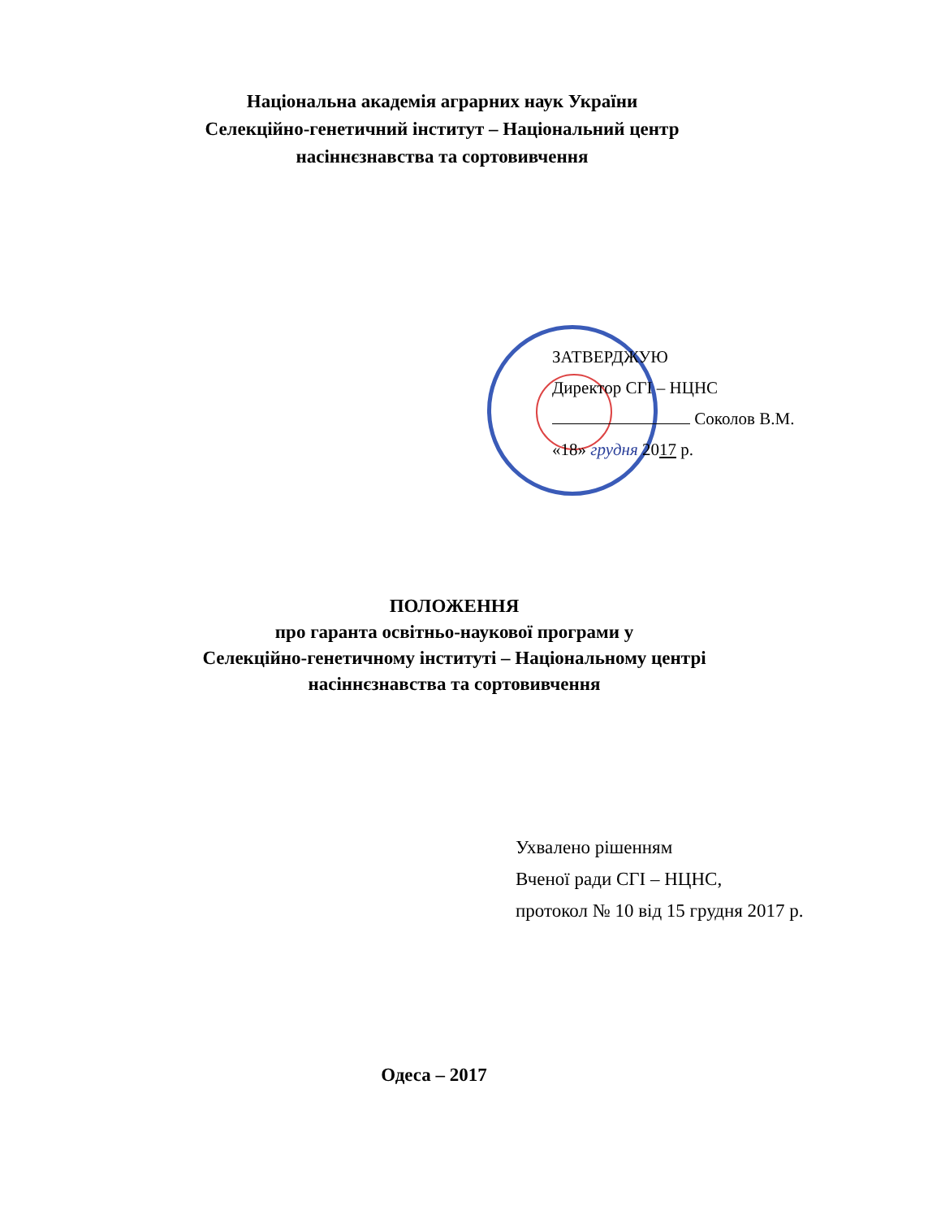Національна академія аграрних наук України
Селекційно-генетичний інститут – Національний центр
насіннєзнавства та сортовивчення
ЗАТВЕРДЖУЮ
Директор СГІ – НЦНС
Соколов В.М.
«18» грудня 2017 р.
ПОЛОЖЕННЯ
про гаранта освітньо-наукової програми у
Селекційно-генетичному інституті – Національному центрі
насіннєзнавства та сортовивчення
Ухвалено рішенням
Вченої ради СГІ – НЦНС,
протокол № 10 від 15 грудня 2017 р.
Одеса – 2017